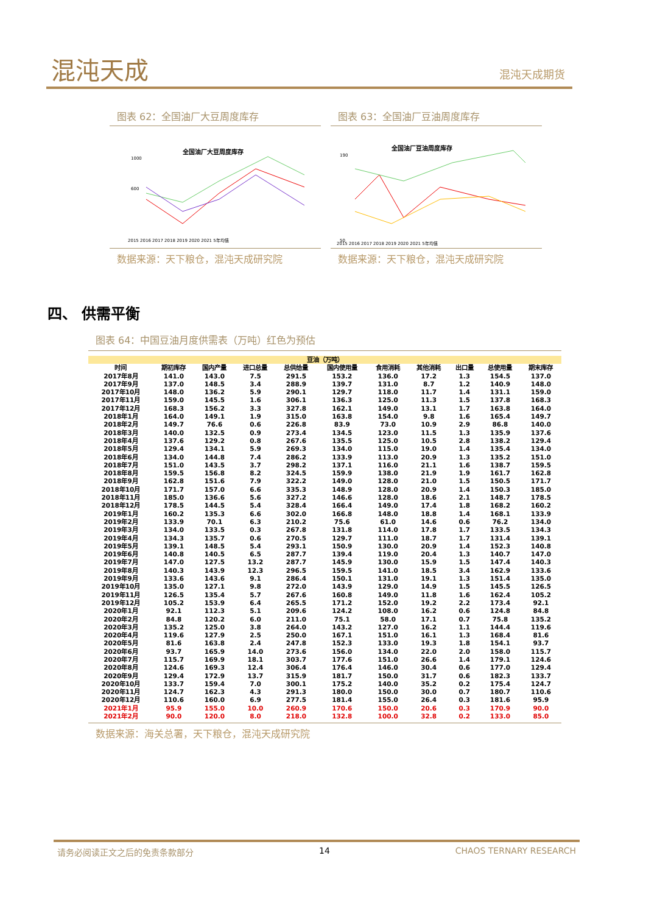混沌天成 混沌天成期货
图表 62：全国油厂大豆周度库存
全国油厂大豆周度库存
1000
600
2015 2016 2017 2018 2019 2020 2021 5年均值
数据来源：天下粮仓，混沌天成研究院
图表 63：全国油厂豆油周度库存
全国油厂豆油周度库存
190
50
2015 2016 2017 2018 2019 2020 2021 5年均值
数据来源：天下粮仓，混沌天成研究院
四、 供需平衡
图表 64：中国豆油月度供需表（万吨）红色为预估
| 豆油（万吨） | | | | | | | | | | |
| --- | --- | --- | --- | --- | --- | --- | --- | --- | --- | --- |
| 时间 | 期初库存 | 国内产量 | 进口总量 | 总供给量 | 国内使用量 | 食用消耗 | 其他消耗 | 出口量 | 总使用量 | 期末库存 |
| 2017年8月 | 141.0 | 143.0 | 7.5 | 291.5 | 153.2 | 136.0 | 17.2 | 1.3 | 154.5 | 137.0 |
| 2017年9月 | 137.0 | 148.5 | 3.4 | 288.9 | 139.7 | 131.0 | 8.7 | 1.2 | 140.9 | 148.0 |
| 2017年10月 | 148.0 | 136.2 | 5.9 | 290.1 | 129.7 | 118.0 | 11.7 | 1.4 | 131.1 | 159.0 |
| 2017年11月 | 159.0 | 145.5 | 1.6 | 306.1 | 136.3 | 125.0 | 11.3 | 1.5 | 137.8 | 168.3 |
| 2017年12月 | 168.3 | 156.2 | 3.3 | 327.8 | 162.1 | 149.0 | 13.1 | 1.7 | 163.8 | 164.0 |
| 2018年1月 | 164.0 | 149.1 | 1.9 | 315.0 | 163.8 | 154.0 | 9.8 | 1.6 | 165.4 | 149.7 |
| 2018年2月 | 149.7 | 76.6 | 0.6 | 226.8 | 83.9 | 73.0 | 10.9 | 2.9 | 86.8 | 140.0 |
| 2018年3月 | 140.0 | 132.5 | 0.9 | 273.4 | 134.5 | 123.0 | 11.5 | 1.3 | 135.9 | 137.6 |
| 2018年4月 | 137.6 | 129.2 | 0.8 | 267.6 | 135.5 | 125.0 | 10.5 | 2.8 | 138.2 | 129.4 |
| 2018年5月 | 129.4 | 134.1 | 5.9 | 269.3 | 134.0 | 115.0 | 19.0 | 1.4 | 135.4 | 134.0 |
| 2018年6月 | 134.0 | 144.8 | 7.4 | 286.2 | 133.9 | 113.0 | 20.9 | 1.3 | 135.2 | 151.0 |
| 2018年7月 | 151.0 | 143.5 | 3.7 | 298.2 | 137.1 | 116.0 | 21.1 | 1.6 | 138.7 | 159.5 |
| 2018年8月 | 159.5 | 156.8 | 8.2 | 324.5 | 159.9 | 138.0 | 21.9 | 1.9 | 161.7 | 162.8 |
| 2018年9月 | 162.8 | 151.6 | 7.9 | 322.2 | 149.0 | 128.0 | 21.0 | 1.5 | 150.5 | 171.7 |
| 2018年10月 | 171.7 | 157.0 | 6.6 | 335.3 | 148.9 | 128.0 | 20.9 | 1.4 | 150.3 | 185.0 |
| 2018年11月 | 185.0 | 136.6 | 5.6 | 327.2 | 146.6 | 128.0 | 18.6 | 2.1 | 148.7 | 178.5 |
| 2018年12月 | 178.5 | 144.5 | 5.4 | 328.4 | 166.4 | 149.0 | 17.4 | 1.8 | 168.2 | 160.2 |
| 2019年1月 | 160.2 | 135.3 | 6.6 | 302.0 | 166.8 | 148.0 | 18.8 | 1.4 | 168.1 | 133.9 |
| 2019年2月 | 133.9 | 70.1 | 6.3 | 210.2 | 75.6 | 61.0 | 14.6 | 0.6 | 76.2 | 134.0 |
| 2019年3月 | 134.0 | 133.5 | 0.3 | 267.8 | 131.8 | 114.0 | 17.8 | 1.7 | 133.5 | 134.3 |
| 2019年4月 | 134.3 | 135.7 | 0.6 | 270.5 | 129.7 | 111.0 | 18.7 | 1.7 | 131.4 | 139.1 |
| 2019年5月 | 139.1 | 148.5 | 5.4 | 293.1 | 150.9 | 130.0 | 20.9 | 1.4 | 152.3 | 140.8 |
| 2019年6月 | 140.8 | 140.5 | 6.5 | 287.7 | 139.4 | 119.0 | 20.4 | 1.3 | 140.7 | 147.0 |
| 2019年7月 | 147.0 | 127.5 | 13.2 | 287.7 | 145.9 | 130.0 | 15.9 | 1.5 | 147.4 | 140.3 |
| 2019年8月 | 140.3 | 143.9 | 12.3 | 296.5 | 159.5 | 141.0 | 18.5 | 3.4 | 162.9 | 133.6 |
| 2019年9月 | 133.6 | 143.6 | 9.1 | 286.4 | 150.1 | 131.0 | 19.1 | 1.3 | 151.4 | 135.0 |
| 2019年10月 | 135.0 | 127.1 | 9.8 | 272.0 | 143.9 | 129.0 | 14.9 | 1.5 | 145.5 | 126.5 |
| 2019年11月 | 126.5 | 135.4 | 5.7 | 267.6 | 160.8 | 149.0 | 11.8 | 1.6 | 162.4 | 105.2 |
| 2019年12月 | 105.2 | 153.9 | 6.4 | 265.5 | 171.2 | 152.0 | 19.2 | 2.2 | 173.4 | 92.1 |
| 2020年1月 | 92.1 | 112.3 | 5.1 | 209.6 | 124.2 | 108.0 | 16.2 | 0.6 | 124.8 | 84.8 |
| 2020年2月 | 84.8 | 120.2 | 6.0 | 211.0 | 75.1 | 58.0 | 17.1 | 0.7 | 75.8 | 135.2 |
| 2020年3月 | 135.2 | 125.0 | 3.8 | 264.0 | 143.2 | 127.0 | 16.2 | 1.1 | 144.4 | 119.6 |
| 2020年4月 | 119.6 | 127.9 | 2.5 | 250.0 | 167.1 | 151.0 | 16.1 | 1.3 | 168.4 | 81.6 |
| 2020年5月 | 81.6 | 163.8 | 2.4 | 247.8 | 152.3 | 133.0 | 19.3 | 1.8 | 154.1 | 93.7 |
| 2020年6月 | 93.7 | 165.9 | 14.0 | 273.6 | 156.0 | 134.0 | 22.0 | 2.0 | 158.0 | 115.7 |
| 2020年7月 | 115.7 | 169.9 | 18.1 | 303.7 | 177.6 | 151.0 | 26.6 | 1.4 | 179.1 | 124.6 |
| 2020年8月 | 124.6 | 169.3 | 12.4 | 306.4 | 176.4 | 146.0 | 30.4 | 0.6 | 177.0 | 129.4 |
| 2020年9月 | 129.4 | 172.9 | 13.7 | 315.9 | 181.7 | 150.0 | 31.7 | 0.6 | 182.3 | 133.7 |
| 2020年10月 | 133.7 | 159.4 | 7.0 | 300.1 | 175.2 | 140.0 | 35.2 | 0.2 | 175.4 | 124.7 |
| 2020年11月 | 124.7 | 162.3 | 4.3 | 291.3 | 180.0 | 150.0 | 30.0 | 0.7 | 180.7 | 110.6 |
| 2020年12月 | 110.6 | 160.0 | 6.9 | 277.5 | 181.4 | 155.0 | 26.4 | 0.3 | 181.6 | 95.9 |
| 2021年1月 | 95.9 | 155.0 | 10.0 | 260.9 | 170.6 | 150.0 | 20.6 | 0.3 | 170.9 | 90.0 |
| 2021年2月 | 90.0 | 120.0 | 8.0 | 218.0 | 132.8 | 100.0 | 32.8 | 0.2 | 133.0 | 85.0 |
数据来源：海关总署，天下粮仓，混沌天成研究院
请务必阅读正文之后的免责条款部分 14 CHAOS TERNARY RESEARCH